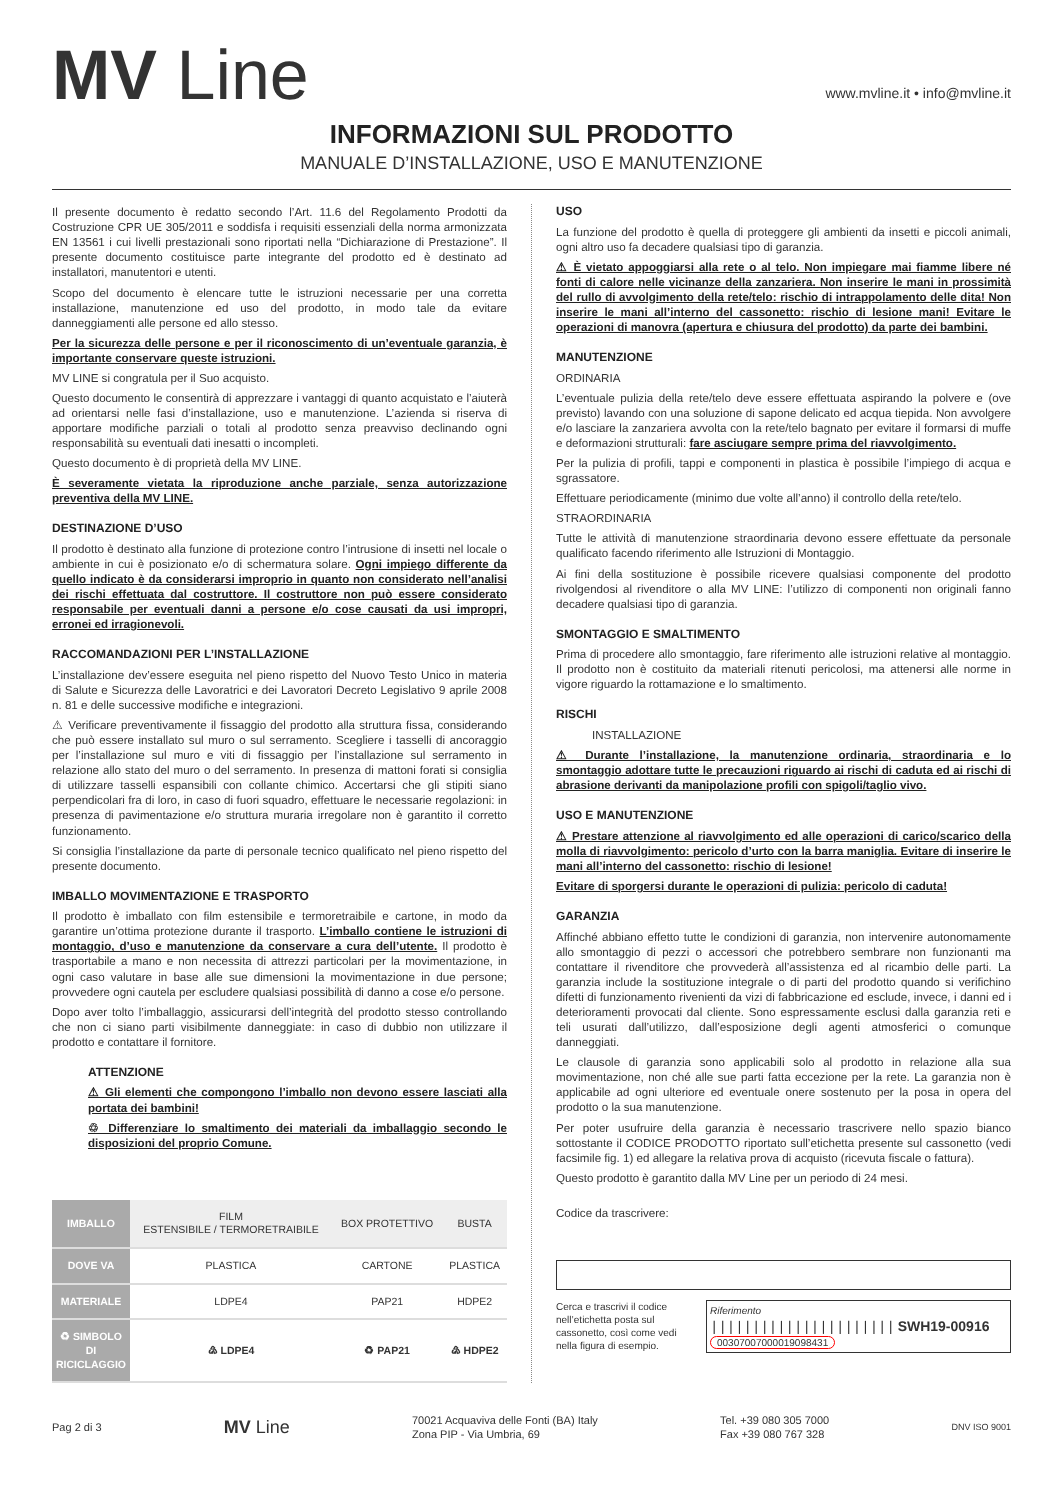MV Line
www.mvline.it • info@mvline.it
INFORMAZIONI SUL PRODOTTO
MANUALE D’INSTALLAZIONE, USO E MANUTENZIONE
Il presente documento è redatto secondo l’Art. 11.6 del Regolamento Prodotti da Costruzione CPR UE 305/2011 e soddisfa i requisiti essenziali della norma armonizzata EN 13561 i cui livelli prestazionali sono riportati nella “Dichiarazione di Prestazione”. Il presente documento costituisce parte integrante del prodotto ed è destinato ad installatori, manutentori e utenti.
Scopo del documento è elencare tutte le istruzioni necessarie per una corretta installazione, manutenzione ed uso del prodotto, in modo tale da evitare danneggiamenti alle persone ed allo stesso.
Per la sicurezza delle persone e per il riconoscimento di un’eventuale garanzia, è importante conservare queste istruzioni.
MV LINE si congratula per il Suo acquisto.
Questo documento le consentirà di apprezzare i vantaggi di quanto acquistato e l’aiuterà ad orientarsi nelle fasi d’installazione, uso e manutenzione. L’azienda si riserva di apportare modifiche parziali o totali al prodotto senza preavviso declinando ogni responsabilità su eventuali dati inesatti o incompleti.
Questo documento è di proprietà della MV LINE.
È severamente vietata la riproduzione anche parziale, senza autorizzazione preventiva della MV LINE.
DESTINAZIONE D’USO
Il prodotto è destinato alla funzione di protezione contro l’intrusione di insetti nel locale o ambiente in cui è posizionato e/o di schermatura solare. Ogni impiego differente da quello indicato è da considerarsi improprio in quanto non considerato nell’analisi dei rischi effettuata dal costruttore. Il costruttore non può essere considerato responsabile per eventuali danni a persone e/o cose causati da usi impropri, erronei ed irragionevoli.
RACCOMANDAZIONI PER L’INSTALLAZIONE
L’installazione dev’essere eseguita nel pieno rispetto del Nuovo Testo Unico in materia di Salute e Sicurezza delle Lavoratrici e dei Lavoratori Decreto Legislativo 9 aprile 2008 n. 81 e delle successive modifiche e integrazioni.
⚠ Verificare preventivamente il fissaggio del prodotto alla struttura fissa, considerando che può essere installato sul muro o sul serramento. Scegliere i tasselli di ancoraggio per l’installazione sul muro e viti di fissaggio per l’installazione sul serramento in relazione allo stato del muro o del serramento. In presenza di mattoni forati si consiglia di utilizzare tasselli espansibili con collante chimico. Accertarsi che gli stipiti siano perpendicolari fra di loro, in caso di fuori squadro, effettuare le necessarie regolazioni: in presenza di pavimentazione e/o struttura muraria irregolare non è garantito il corretto funzionamento.
Si consiglia l’installazione da parte di personale tecnico qualificato nel pieno rispetto del presente documento.
IMBALLO MOVIMENTAZIONE E TRASPORTO
Il prodotto è imballato con film estensibile e termoretraibile e cartone, in modo da garantire un’ottima protezione durante il trasporto. L’imballo contiene le istruzioni di montaggio, d’uso e manutenzione da conservare a cura dell’utente. Il prodotto è trasportabile a mano e non necessita di attrezzi particolari per la movimentazione, in ogni caso valutare in base alle sue dimensioni la movimentazione in due persone; provvedere ogni cautela per escludere qualsiasi possibilità di danno a cose e/o persone.
Dopo aver tolto l’imballaggio, assicurarsi dell’integrità del prodotto stesso controllando che non ci siano parti visibilmente danneggiate: in caso di dubbio non utilizzare il prodotto e contattare il fornitore.
ATTENZIONE
⚠ Gli elementi che compongono l’imballo non devono essere lasciati alla portata dei bambini!
♲ Differenziare lo smaltimento dei materiali da imballaggio secondo le disposizioni del proprio Comune.
| IMBALLO | FILM ESTENSIBILE / TERMORETRAIBILE | BOX PROTETTIVO | BUSTA |
| DOVE VA | PLASTICA | CARTONE | PLASTICA |
| MATERIALE | LDPE4 | PAP21 | HDPE2 |
| ♻ SIMBOLO DI RICICLAGGIO | ♴ LDPE4 | ♻ PAP21 | ♴ HDPE2 |
USO
La funzione del prodotto è quella di proteggere gli ambienti da insetti e piccoli animali, ogni altro uso fa decadere qualsiasi tipo di garanzia.
⚠ È vietato appoggiarsi alla rete o al telo. Non impiegare mai fiamme libere né fonti di calore nelle vicinanze della zanzariera. Non inserire le mani in prossimità del rullo di avvolgimento della rete/telo: rischio di intrappolamento delle dita! Non inserire le mani all’interno del cassonetto: rischio di lesione mani! Evitare le operazioni di manovra (apertura e chiusura del prodotto) da parte dei bambini.
MANUTENZIONE
ORDINARIA
L’eventuale pulizia della rete/telo deve essere effettuata aspirando la polvere e (ove previsto) lavando con una soluzione di sapone delicato ed acqua tiepida. Non avvolgere e/o lasciare la zanzariera avvolta con la rete/telo bagnato per evitare il formarsi di muffe e deformazioni strutturali: fare asciugare sempre prima del riavvolgimento.
Per la pulizia di profili, tappi e componenti in plastica è possibile l’impiego di acqua e sgrassatore.
Effettuare periodicamente (minimo due volte all’anno) il controllo della rete/telo.
STRAORDINARIA
Tutte le attività di manutenzione straordinaria devono essere effettuate da personale qualificato facendo riferimento alle Istruzioni di Montaggio.
Ai fini della sostituzione è possibile ricevere qualsiasi componente del prodotto rivolgendosi al rivenditore o alla MV LINE: l’utilizzo di componenti non originali fanno decadere qualsiasi tipo di garanzia.
SMONTAGGIO E SMALTIMENTO
Prima di procedere allo smontaggio, fare riferimento alle istruzioni relative al montaggio. Il prodotto non è costituito da materiali ritenuti pericolosi, ma attenersi alle norme in vigore riguardo la rottamazione e lo smaltimento.
RISCHI
INSTALLAZIONE
⚠ Durante l’installazione, la manutenzione ordinaria, straordinaria e lo smontaggio adottare tutte le precauzioni riguardo ai rischi di caduta ed ai rischi di abrasione derivanti da manipolazione profili con spigoli/taglio vivo.
USO E MANUTENZIONE
⚠ Prestare attenzione al riavvolgimento ed alle operazioni di carico/scarico della molla di riavvolgimento: pericolo d’urto con la barra maniglia. Evitare di inserire le mani all’interno del cassonetto: rischio di lesione!
Evitare di sporgersi durante le operazioni di pulizia: pericolo di caduta!
GARANZIA
Affinché abbiano effetto tutte le condizioni di garanzia, non intervenire autonomamente allo smontaggio di pezzi o accessori che potrebbero sembrare non funzionanti ma contattare il rivenditore che provvederà all’assistenza ed al ricambio delle parti. La garanzia include la sostituzione integrale o di parti del prodotto quando si verifichino difetti di funzionamento rivenienti da vizi di fabbricazione ed esclude, invece, i danni ed i deterioramenti provocati dal cliente. Sono espressamente esclusi dalla garanzia reti e teli usurati dall’utilizzo, dall’esposizione degli agenti atmosferici o comunque danneggiati.
Le clausole di garanzia sono applicabili solo al prodotto in relazione alla sua movimentazione, non ché alle sue parti fatta eccezione per la rete. La garanzia non è applicabile ad ogni ulteriore ed eventuale onere sostenuto per la posa in opera del prodotto o la sua manutenzione.
Per poter usufruire della garanzia è necessario trascrivere nello spazio bianco sottostante il CODICE PRODOTTO riportato sull’etichetta presente sul cassonetto (vedi facsimile fig. 1) ed allegare la relativa prova di acquisto (ricevuta fiscale o fattura).
Questo prodotto è garantito dalla MV Line per un periodo di 24 mesi.
Codice da trascrivere:
Cerca e trascrivi il codice nell’etichetta posta sul cassonetto, così come vedi nella figura di esempio.
Riferimento
|||||||||||||||||||||| SWH19-00916
00307007000019098431
Pag 2 di 3 MV Line 70021 Acquaviva delle Fonti (BA) Italy
Zona PIP - Via Umbria, 69 Tel. +39 080 305 7000
Fax +39 080 767 328 DNV ISO 9001